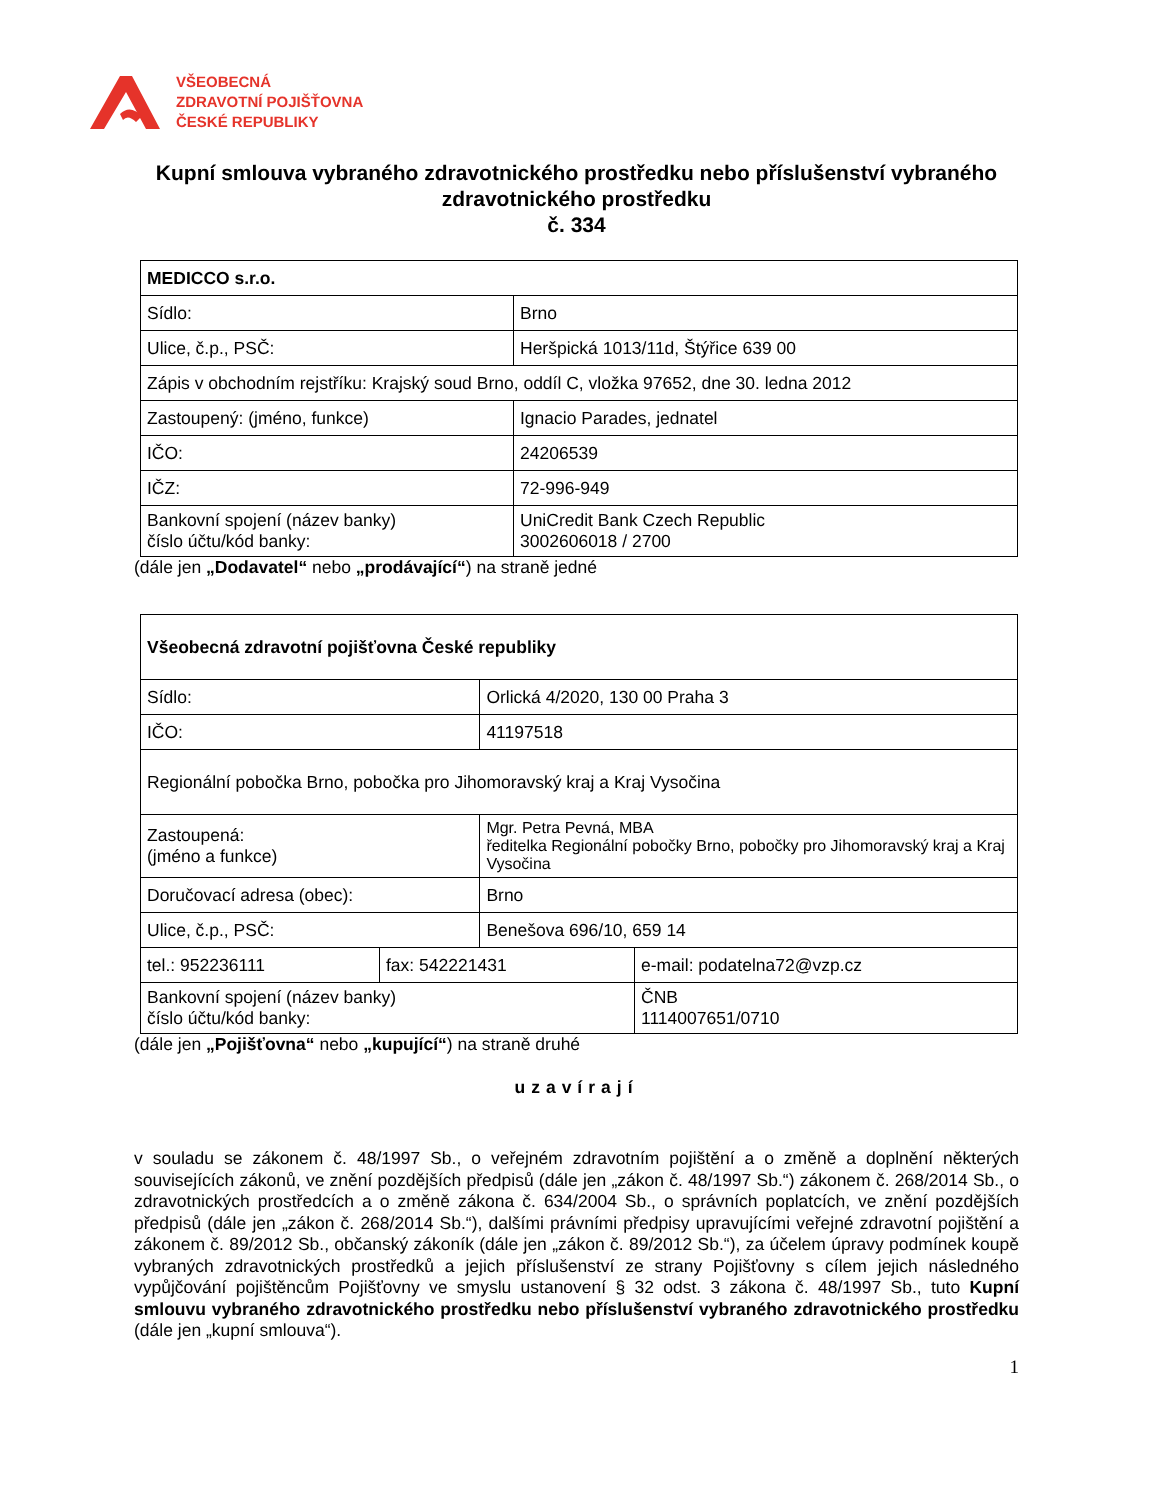VŠEOBECNÁ
ZDRAVOTNÍ POJIŠŤOVNA
ČESKÉ REPUBLIKY
Kupní smlouva vybraného zdravotnického prostředku nebo příslušenství vybraného zdravotnického prostředku
č. 334
| MEDICCO s.r.o. | |
| Sídlo: | Brno |
| Ulice, č.p., PSČ: | Heršpická 1013/11d, Štýřice 639 00 |
| Zápis v obchodním rejstříku: Krajský soud Brno, oddíl C, vložka 97652, dne 30. ledna 2012 | |
| Zastoupený: (jméno, funkce) | Ignacio Parades, jednatel |
| IČO: | 24206539 |
| IČZ: | 72-996-949 |
| Bankovní spojení (název banky) číslo účtu/kód banky: | UniCredit Bank Czech Republic 3002606018 / 2700 |
(dále jen „Dodavatel“ nebo „prodávající“) na straně jedné
| Všeobecná zdravotní pojišťovna České republiky | |
| Sídlo: | Orlická 4/2020, 130 00 Praha 3 |
| IČO: | 41197518 |
| Regionální pobočka Brno, pobočka pro Jihomoravský kraj a Kraj Vysočina | |
| Zastoupená: (jméno a funkce) | Mgr. Petra Pevná, MBA ředitelka Regionální pobočky Brno, pobočky pro Jihomoravský kraj a Kraj Vysočina |
| Doručovací adresa (obec): | Brno |
| Ulice, č.p., PSČ: | Benešova 696/10, 659 14 |
| tel.: 952236111 | fax: 542221431 | e-mail: podatelna72@vzp.cz |
| Bankovní spojení (název banky) číslo účtu/kód banky: | | ČNB 1114007651/0710 |
(dále jen „Pojišťovna“ nebo „kupující“) na straně druhé
uzavírají
v souladu se zákonem č. 48/1997 Sb., o veřejném zdravotním pojištění a o změně a doplnění některých souvisejících zákonů, ve znění pozdějších předpisů (dále jen „zákon č. 48/1997 Sb.“) zákonem č. 268/2014 Sb., o zdravotnických prostředcích a o změně zákona č. 634/2004 Sb., o správních poplatcích, ve znění pozdějších předpisů (dále jen „zákon č. 268/2014 Sb.“), dalšími právními předpisy upravujícími veřejné zdravotní pojištění a zákonem č. 89/2012 Sb., občanský zákoník (dále jen „zákon č. 89/2012 Sb.“), za účelem úpravy podmínek koupě vybraných zdravotnických prostředků a jejich příslušenství ze strany Pojišťovny s cílem jejich následného vypůjčování pojištěncům Pojišťovny ve smyslu ustanovení § 32 odst. 3 zákona č. 48/1997 Sb., tuto Kupní smlouvu vybraného zdravotnického prostředku nebo příslušenství vybraného zdravotnického prostředku (dále jen „kupní smlouva“).
1